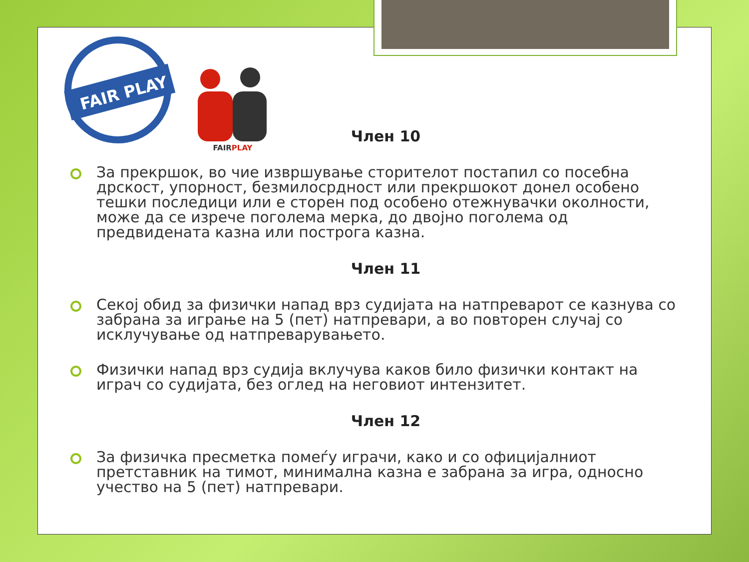FAIR PLAY
FAIRPLAY
Член 10
За прекршок, во чие извршување сторителот постапил со посебна дрскост, упорност, безмилосрдност или прекршокот донел особено тешки последици или е сторен под особено отежнувачки околности, може да се изрече поголема мерка, до двојно поголема од предвидената казна или построга казна.
Член 11
Секој обид за физички напад врз судијата на натпреварот се казнува со забрана за играње на 5 (пет) натпревари, а во повторен случај со исклучување од натпреварувањето.
Физички напад врз судија вклучува каков било физички контакт на играч со судијата, без оглед на неговиот интензитет.
Член 12
За физичка пресметка помеѓу играчи, како и со официјалниот претставник на тимот, минимална казна е забрана за игра, односно учество на 5 (пет) натпревари.